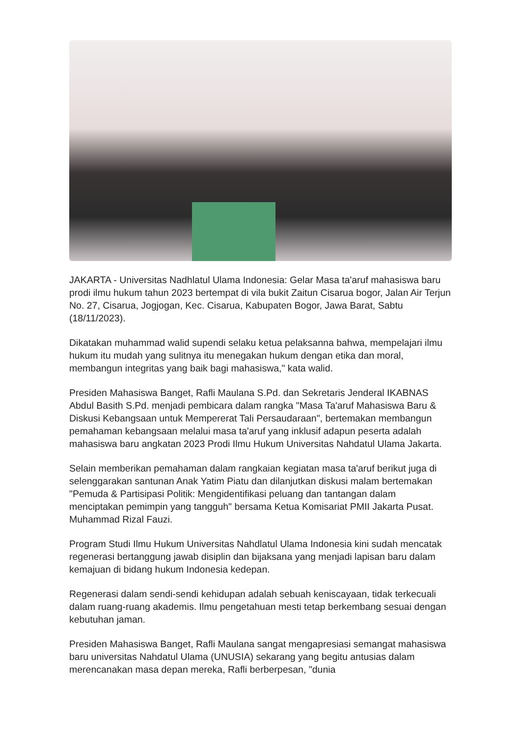JAKARTA - Universitas Nadhlatul Ulama Indonesia: Gelar Masa ta'aruf mahasiswa baru prodi ilmu hukum tahun 2023 bertempat di vila bukit Zaitun Cisarua bogor, Jalan Air Terjun No. 27, Cisarua, Jogjogan, Kec. Cisarua, Kabupaten Bogor, Jawa Barat, Sabtu (18/11/2023).
Dikatakan muhammad walid supendi selaku ketua pelaksanna bahwa, mempelajari ilmu hukum itu mudah yang sulitnya itu menegakan hukum dengan etika dan moral, membangun integritas yang baik bagi mahasiswa," kata walid.
Presiden Mahasiswa Banget, Rafli Maulana S.Pd. dan Sekretaris Jenderal IKABNAS Abdul Basith S.Pd. menjadi pembicara dalam rangka "Masa Ta'aruf Mahasiswa Baru & Diskusi Kebangsaan untuk Mempererat Tali Persaudaraan", bertemakan membangun pemahaman kebangsaan melalui masa ta'aruf yang inklusif adapun peserta adalah mahasiswa baru angkatan 2023 Prodi Ilmu Hukum Universitas Nahdatul Ulama Jakarta.
Selain memberikan pemahaman dalam rangkaian kegiatan masa ta'aruf berikut juga di selenggarakan santunan Anak Yatim Piatu dan dilanjutkan diskusi malam bertemakan "Pemuda & Partisipasi Politik: Mengidentifikasi peluang dan tantangan dalam menciptakan pemimpin yang tangguh" bersama Ketua Komisariat PMII Jakarta Pusat. Muhammad Rizal Fauzi.
Program Studi Ilmu Hukum Universitas Nahdlatul Ulama Indonesia kini sudah mencatak regenerasi bertanggung jawab disiplin dan bijaksana yang menjadi lapisan baru dalam kemajuan di bidang hukum Indonesia kedepan.
Regenerasi dalam sendi-sendi kehidupan adalah sebuah keniscayaan, tidak terkecuali dalam ruang-ruang akademis. Ilmu pengetahuan mesti tetap berkembang sesuai dengan kebutuhan jaman.
Presiden Mahasiswa Banget, Rafli Maulana sangat mengapresiasi semangat mahasiswa baru universitas Nahdatul Ulama (UNUSIA) sekarang yang begitu antusias dalam merencanakan masa depan mereka, Rafli berberpesan, "dunia